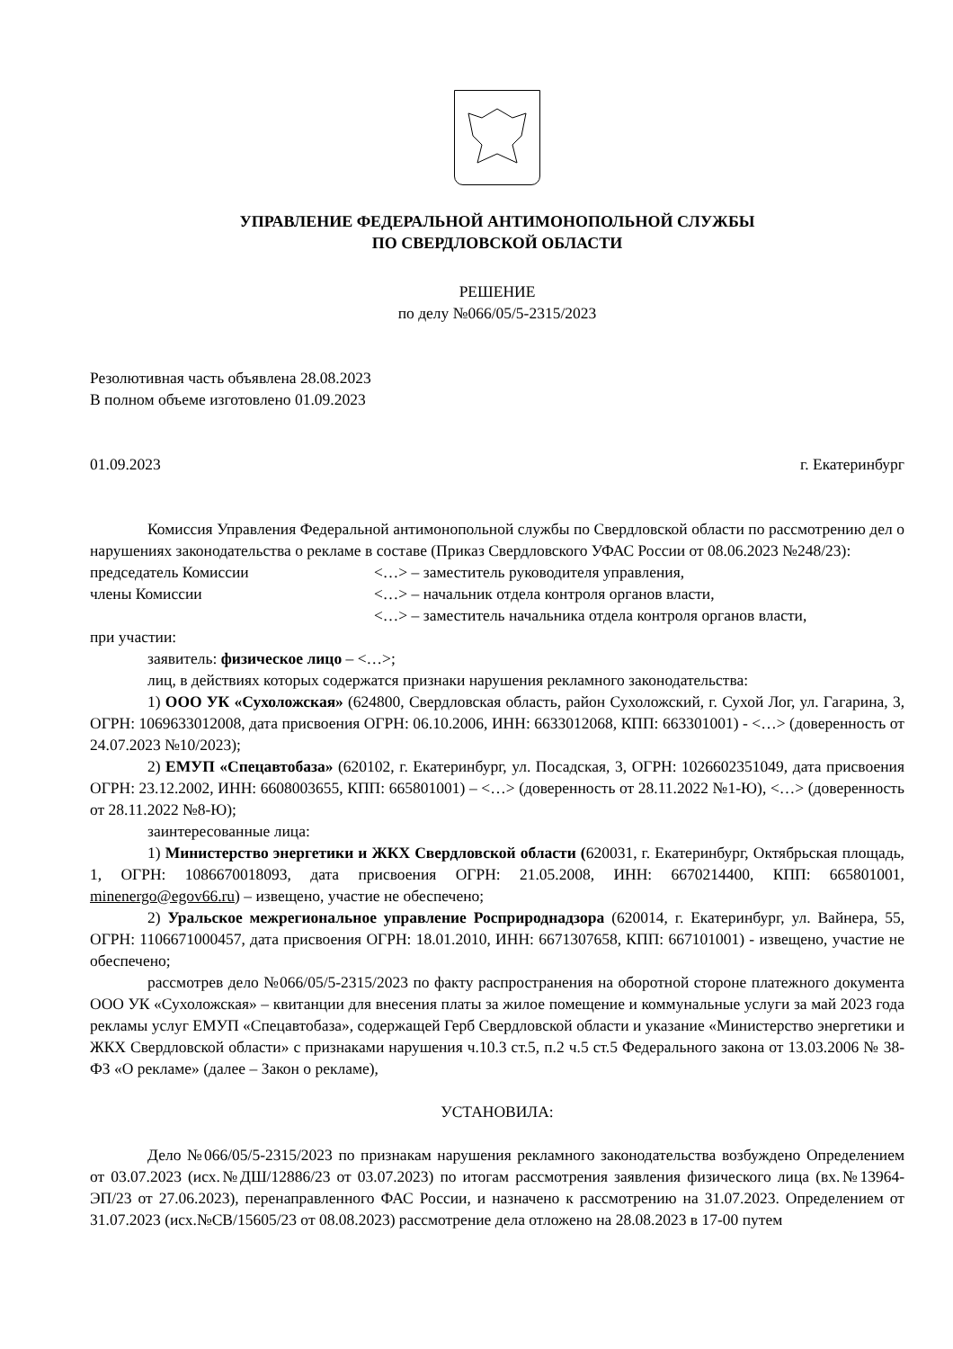УПРАВЛЕНИЕ ФЕДЕРАЛЬНОЙ АНТИМОНОПОЛЬНОЙ СЛУЖБЫ
ПО СВЕРДЛОВСКОЙ ОБЛАСТИ
РЕШЕНИЕ
по делу №066/05/5-2315/2023
Резолютивная часть объявлена 28.08.2023
В полном объеме изготовлено 01.09.2023
01.09.2023 г. Екатеринбург
Комиссия Управления Федеральной антимонопольной службы по Свердловской области по рассмотрению дел о нарушениях законодательства о рекламе в составе (Приказ Свердловского УФАС России от 08.06.2023 №248/23):
председатель Комиссии <…> – заместитель руководителя управления,
члены Комиссии <…> – начальник отдела контроля органов власти,
<…> – заместитель начальника отдела контроля органов власти,
при участии:
заявитель: физическое лицо – <…>;
лиц, в действиях которых содержатся признаки нарушения рекламного законодательства:
1) ООО УК «Сухоложская» (624800, Свердловская область, район Сухоложский, г. Сухой Лог, ул. Гагарина, 3, ОГРН: 1069633012008, дата присвоения ОГРН: 06.10.2006, ИНН: 6633012068, КПП: 663301001) - <…> (доверенность от 24.07.2023 №10/2023);
2) ЕМУП «Спецавтобаза» (620102, г. Екатеринбург, ул. Посадская, 3, ОГРН: 1026602351049, дата присвоения ОГРН: 23.12.2002, ИНН: 6608003655, КПП: 665801001) – <…> (доверенность от 28.11.2022 №1-Ю), <…> (доверенность от 28.11.2022 №8-Ю);
заинтересованные лица:
1) Министерство энергетики и ЖКХ Свердловской области (620031, г. Екатеринбург, Октябрьская площадь, 1, ОГРН: 1086670018093, дата присвоения ОГРН: 21.05.2008, ИНН: 6670214400, КПП: 665801001, minenergo@egov66.ru) – извещено, участие не обеспечено;
2) Уральское межрегиональное управление Росприроднадзора (620014, г. Екатеринбург, ул. Вайнера, 55, ОГРН: 1106671000457, дата присвоения ОГРН: 18.01.2010, ИНН: 6671307658, КПП: 667101001) - извещено, участие не обеспечено;
рассмотрев дело №066/05/5-2315/2023 по факту распространения на оборотной стороне платежного документа ООО УК «Сухоложская» – квитанции для внесения платы за жилое помещение и коммунальные услуги за май 2023 года рекламы услуг ЕМУП «Спецавтобаза», содержащей Герб Свердловской области и указание «Министерство энергетики и ЖКХ Свердловской области» с признаками нарушения ч.10.3 ст.5, п.2 ч.5 ст.5 Федерального закона от 13.03.2006 № 38-ФЗ «О рекламе» (далее – Закон о рекламе),
УСТАНОВИЛА:
Дело №066/05/5-2315/2023 по признакам нарушения рекламного законодательства возбуждено Определением от 03.07.2023 (исх.№ДШ/12886/23 от 03.07.2023) по итогам рассмотрения заявления физического лица (вх.№13964-ЭП/23 от 27.06.2023), перенаправленного ФАС России, и назначено к рассмотрению на 31.07.2023. Определением от 31.07.2023 (исх.№СВ/15605/23 от 08.08.2023) рассмотрение дела отложено на 28.08.2023 в 17-00 путем